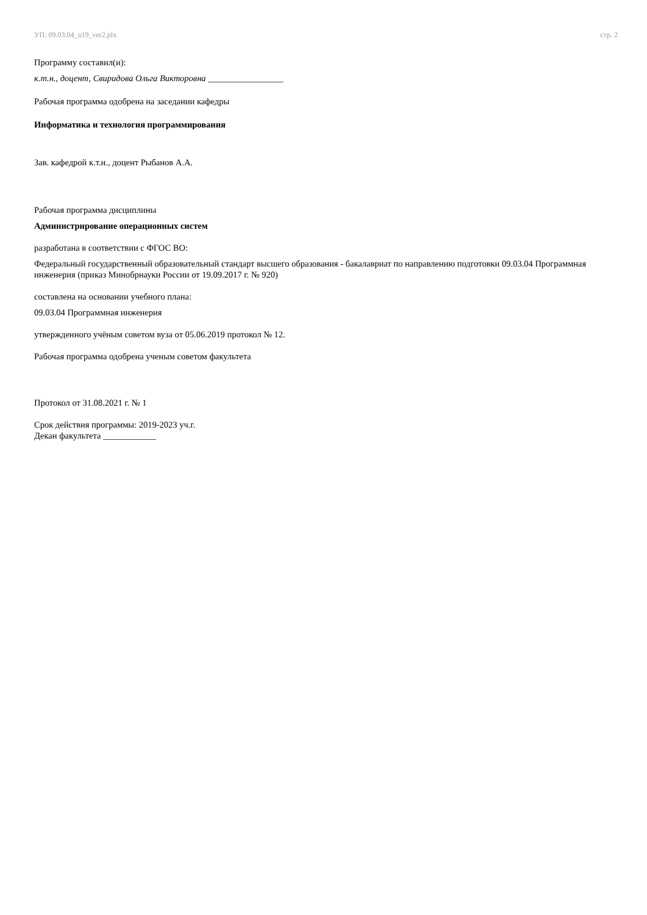УП: 09.03.04_n19_ver2.plx стр. 2
Программу составил(и):
к.т.н., доцент, Свиридова Ольга Викторовна _________________
Рабочая программа одобрена на заседании кафедры
Информатика и технология программирования
Зав. кафедрой к.т.н., доцент Рыбанов А.А.
Рабочая программа дисциплины
Администрирование операционных систем
разработана в соответствии с ФГОС ВО:
Федеральный государственный образовательный стандарт высшего образования - бакалавриат по направлению подготовки 09.03.04 Программная инженерия (приказ Минобрнауки России от 19.09.2017 г. № 920)
составлена на основании учебного плана:
09.03.04 Программная инженерия
утвержденного учёным советом вуза от 05.06.2019 протокол № 12.
Рабочая программа одобрена ученым советом факультета
Протокол от 31.08.2021 г. № 1
Срок действия программы: 2019-2023 уч.г.
Декан факультета ____________